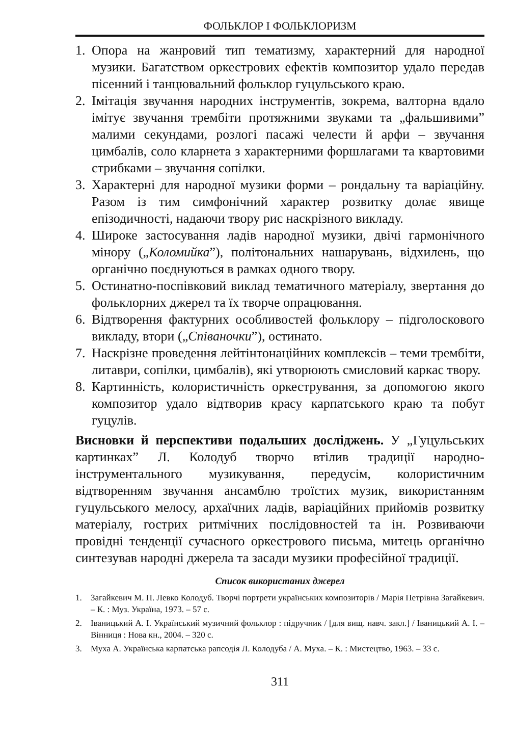ФОЛЬКЛОР І ФОЛЬКЛОРИЗМ
1. Опора на жанровий тип тематизму, характерний для народної музики. Багатством оркестрових ефектів композитор удало передав пісенний і танцювальний фольклор гуцульського краю.
2. Імітація звучання народних інструментів, зокрема, валторна вдало імітує звучання трембіти протяжними звуками та „фальшивими” малими секундами, розлогі пасажі челести й арфи – звучання цимбалів, соло кларнета з характерними форшлагами та квартовими стрибками – звучання сопілки.
3. Характерні для народної музики форми – рондальну та варіаційну. Разом із тим симфонічний характер розвитку долає явище епізодичності, надаючи твору рис наскрізного викладу.
4. Широке застосування ладів народної музики, двічі гармонічного мінору („Коломийка”), політональних нашарувань, відхилень, що органічно поєднуються в рамках одного твору.
5. Остинатно-поспівковий виклад тематичного матеріалу, звертання до фольклорних джерел та їх творче опрацювання.
6. Відтворення фактурних особливостей фольклору – підголоскового викладу, втори („Співаночки”), остинато.
7. Наскрізне проведення лейтінтонаційних комплексів – теми трембіти, литаври, сопілки, цимбалів), які утворюють смисловий каркас твору.
8. Картинність, колористичність оркестрування, за допомогою якого композитор удало відтворив красу карпатського краю та побут гуцулів.
Висновки й перспективи подальших досліджень. У „Гуцульських картинках” Л. Колодуб творчо втілив традиції народно-інструментального музикування, передусім, колористичним відтворенням звучання ансамблю троїстих музик, використанням гуцульського мелосу, архаїчних ладів, варіаційних прийомів розвитку матеріалу, гострих ритмічних послідовностей та ін. Розвиваючи провідні тенденції сучасного оркестрового письма, митець органічно синтезував народні джерела та засади музики професійної традиції.
Список використаних джерел
1. Загайкевич М. П. Левко Колодуб. Творчі портрети українських композиторів / Марія Петрівна Загайкевич. – К. : Муз. Україна, 1973. – 57 с.
2. Іваницький А. І. Український музичний фольклор : підручник / [для вищ. навч. закл.] / Іваницький А. І. – Вінниця : Нова кн., 2004. – 320 с.
3. Муха А. Українська карпатська рапсодія Л. Колодуба / А. Муха. – К. : Мистецтво, 1963. – 33 с.
311